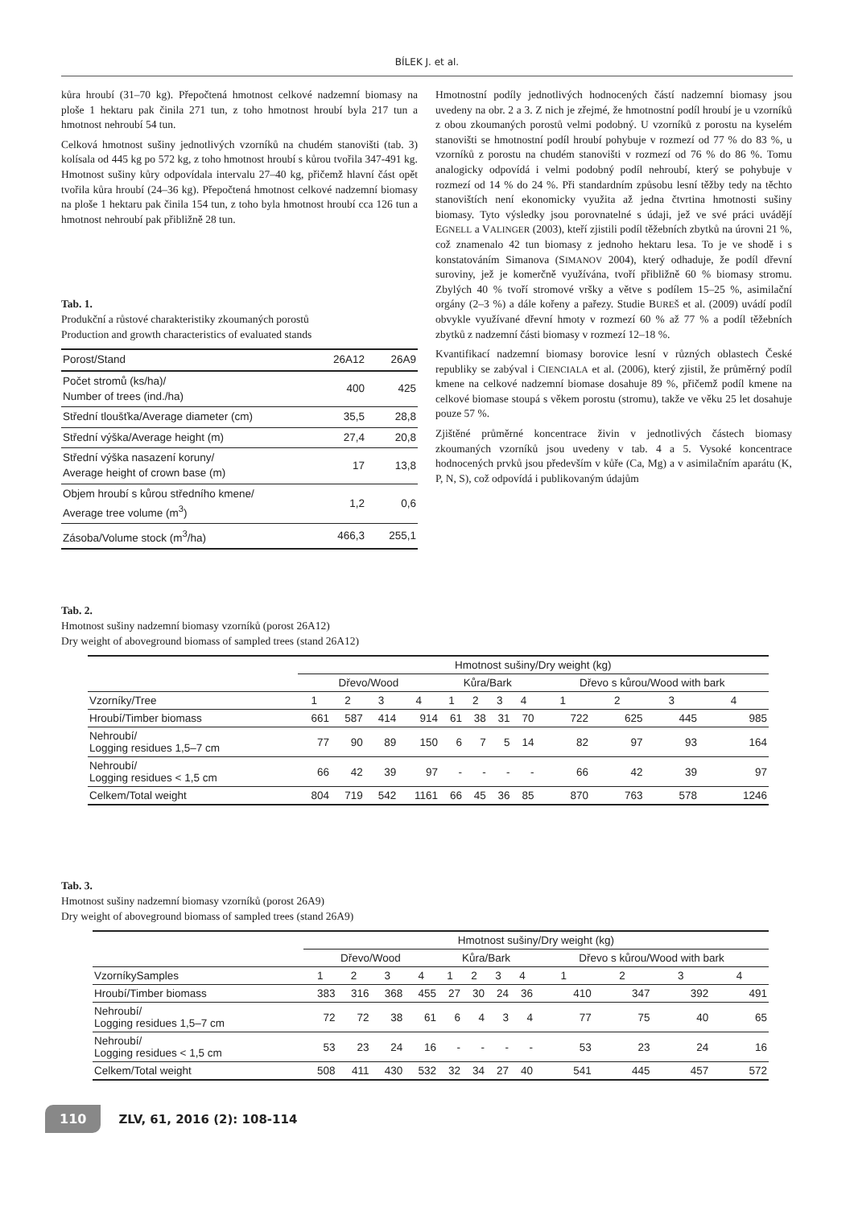BÍLEK J. et al.
kůra hroubí (31–70 kg). Přepočtená hmotnost celkové nadzemní biomasy na ploše 1 hektaru pak činila 271 tun, z toho hmotnost hroubí byla 217 tun a hmotnost nehroubí 54 tun.
Celková hmotnost sušiny jednotlivých vzorníků na chudém stanovišti (tab. 3) kolísala od 445 kg po 572 kg, z toho hmotnost hroubí s kůrou tvořila 347-491 kg. Hmotnost sušiny kůry odpovídala intervalu 27–40 kg, přičemž hlavní část opět tvořila kůra hroubí (24–36 kg). Přepočtená hmotnost celkové nadzemní biomasy na ploše 1 hektaru pak činila 154 tun, z toho byla hmotnost hroubí cca 126 tun a hmotnost nehroubí pak přibližně 28 tun.
Tab. 1.
Produkční a růstové charakteristiky zkoumaných porostů
Production and growth characteristics of evaluated stands
| Porost/Stand | 26A12 | 26A9 |
| Počet stromů (ks/ha)/ Number of trees (ind./ha) | 400 | 425 |
| Střední tloušťka/Average diameter (cm) | 35,5 | 28,8 |
| Střední výška/Average height (m) | 27,4 | 20,8 |
| Střední výška nasazení koruny/ Average height of crown base (m) | 17 | 13,8 |
| Objem hroubí s kůrou středního kmene/ Average tree volume (m<sup>3</sup>) | 1,2 | 0,6 |
| Zásoba/Volume stock (m<sup>3</sup>/ha) | 466,3 | 255,1 |
Hmotnostní podíly jednotlivých hodnocených částí nadzemní biomasy jsou uvedeny na obr. 2 a 3. Z nich je zřejmé, že hmotnostní podíl hroubí je u vzorníků z obou zkoumaných porostů velmi podobný. U vzorníků z porostu na kyselém stanovišti se hmotnostní podíl hroubí pohybuje v rozmezí od 77 % do 83 %, u vzorníků z porostu na chudém stanovišti v rozmezí od 76 % do 86 %. Tomu analogicky odpovídá i velmi podobný podíl nehroubí, který se pohybuje v rozmezí od 14 % do 24 %. Při standardním způsobu lesní těžby tedy na těchto stanovištích není ekonomicky využita až jedna čtvrtina hmotnosti sušiny biomasy. Tyto výsledky jsou porovnatelné s údaji, jež ve své práci uvádějí EGNELL a VALINGER (2003), kteří zjistili podíl těžebních zbytků na úrovni 21 %, což znamenalo 42 tun biomasy z jednoho hektaru lesa. To je ve shodě i s konstatováním Simanova (SIMANOV 2004), který odhaduje, že podíl dřevní suroviny, jež je komerčně využívána, tvoří přibližně 60 % biomasy stromu. Zbylých 40 % tvoří stromové vršky a větve s podílem 15–25 %, asimilační orgány (2–3 %) a dále kořeny a pařezy. Studie BUREŠ et al. (2009) uvádí podíl obvykle využívané dřevní hmoty v rozmezí 60 % až 77 % a podíl těžebních zbytků z nadzemní části biomasy v rozmezí 12–18 %.
Kvantifikací nadzemní biomasy borovice lesní v různých oblastech České republiky se zabýval i CIENCIALA et al. (2006), který zjistil, že průměrný podíl kmene na celkové nadzemní biomase dosahuje 89 %, přičemž podíl kmene na celkové biomase stoupá s věkem porostu (stromu), takže ve věku 25 let dosahuje pouze 57 %.
Zjištěné průměrné koncentrace živin v jednotlivých částech biomasy zkoumaných vzorníků jsou uvedeny v tab. 4 a 5. Vysoké koncentrace hodnocených prvků jsou především v kůře (Ca, Mg) a v asimilačním aparátu (K, P, N, S), což odpovídá i publikovaným údajům
Tab. 2.
Hmotnost sušiny nadzemní biomasy vzorníků (porost 26A12)
Dry weight of aboveground biomass of sampled trees (stand 26A12)
| | Hmotnost sušiny/Dry weight (kg) | | | | | | | | | | | |
| | Dřevo/Wood | | | | Kůra/Bark | | | | Dřevo s kůrou/Wood with bark | | | |
| Vzorníky/Tree | 1 | 2 | 3 | 4 | 1 | 2 | 3 | 4 | 1 | 2 | 3 | 4 |
| Hroubí/Timber biomass | 661 | 587 | 414 | 914 | 61 | 38 | 31 | 70 | 722 | 625 | 445 | 985 |
| Nehroubí/ Logging residues 1,5–7 cm | 77 | 90 | 89 | 150 | 6 | 7 | 5 | 14 | 82 | 97 | 93 | 164 |
| Nehroubí/ Logging residues < 1,5 cm | 66 | 42 | 39 | 97 | - | - | - | - | 66 | 42 | 39 | 97 |
| Celkem/Total weight | 804 | 719 | 542 | 1161 | 66 | 45 | 36 | 85 | 870 | 763 | 578 | 1246 |
Tab. 3.
Hmotnost sušiny nadzemní biomasy vzorníků (porost 26A9)
Dry weight of aboveground biomass of sampled trees (stand 26A9)
| | Hmotnost sušiny/Dry weight (kg) | | | | | | | | | | | |
| | Dřevo/Wood | | | | Kůra/Bark | | | | Dřevo s kůrou/Wood with bark | | | |
| VzorníkySamples | 1 | 2 | 3 | 4 | 1 | 2 | 3 | 4 | 1 | 2 | 3 | 4 |
| Hroubí/Timber biomass | 383 | 316 | 368 | 455 | 27 | 30 | 24 | 36 | 410 | 347 | 392 | 491 |
| Nehroubí/ Logging residues 1,5–7 cm | 72 | 72 | 38 | 61 | 6 | 4 | 3 | 4 | 77 | 75 | 40 | 65 |
| Nehroubí/ Logging residues < 1,5 cm | 53 | 23 | 24 | 16 | - | - | - | - | 53 | 23 | 24 | 16 |
| Celkem/Total weight | 508 | 411 | 430 | 532 | 32 | 34 | 27 | 40 | 541 | 445 | 457 | 572 |
110 ZLV, 61, 2016 (2): 108-114